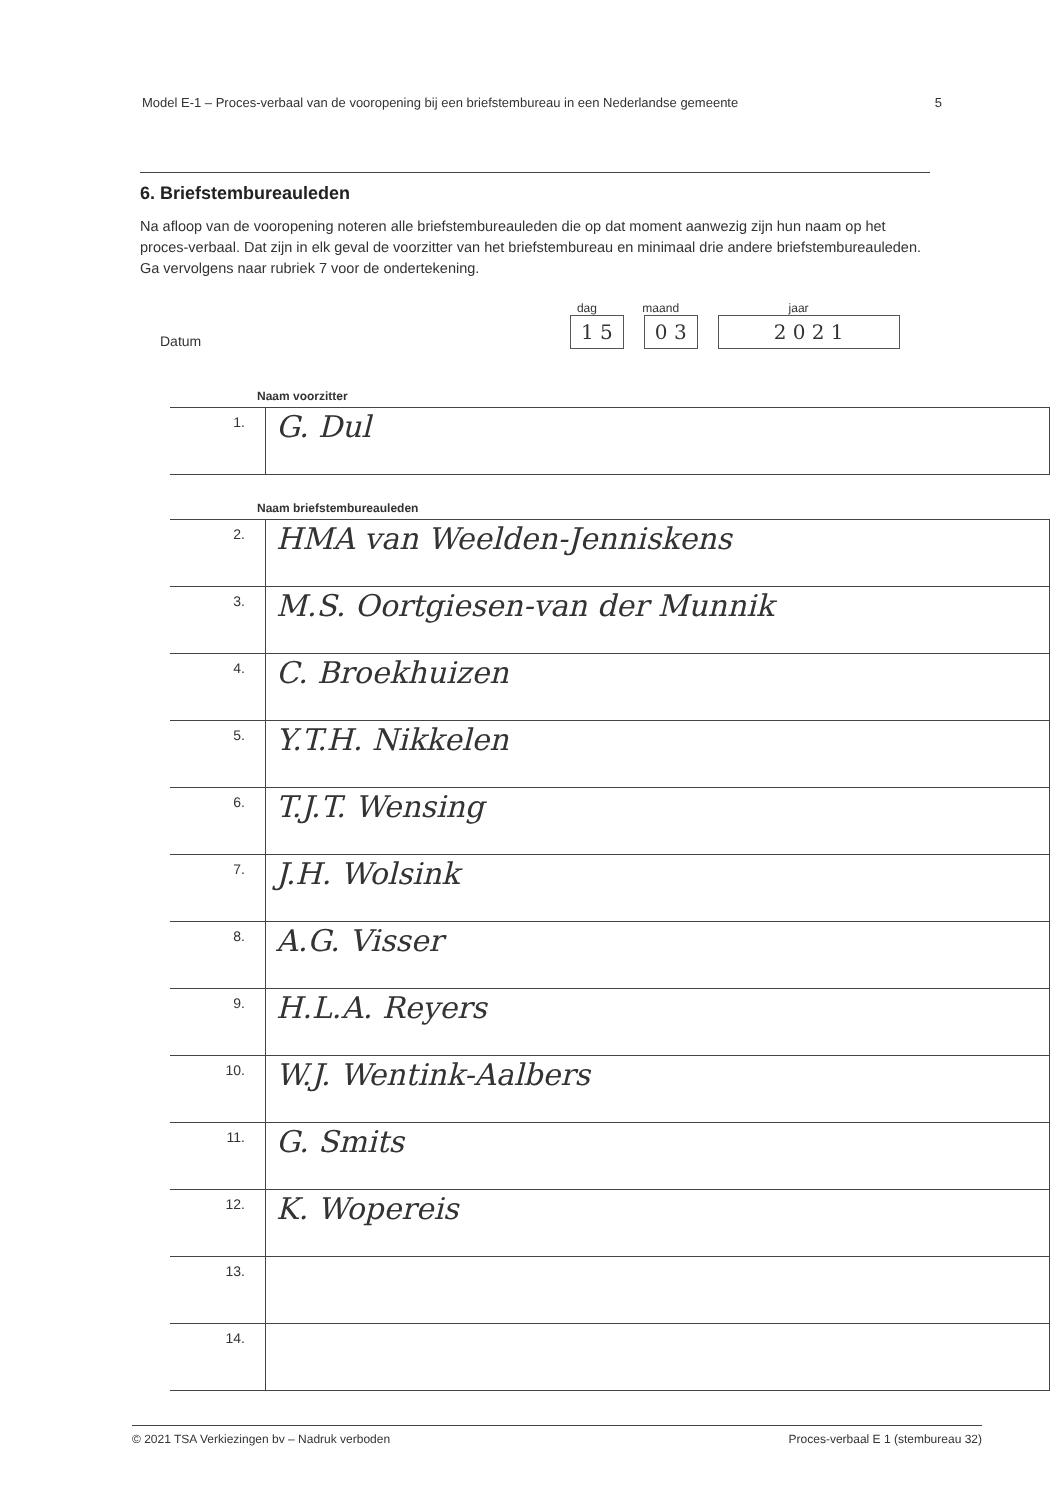Model E-1 – Proces-verbaal van de vooropening bij een briefstembureau in een Nederlandse gemeente 5
6. Briefstembureauleden
Na afloop van de vooropening noteren alle briefstembureauleden die op dat moment aanwezig zijn hun naam op het proces-verbaal. Dat zijn in elk geval de voorzitter van het briefstembureau en minimaal drie andere briefstembureauleden. Ga vervolgens naar rubriek 7 voor de ondertekening.
Datum
dag
1 5
maand
0 3
jaar
2 0 2 1
Naam voorzitter
| 1. | G. Dul |
Naam briefstembureauleden
| 2. | HMA van Weelden-Jenniskens |
| 3. | M.S. Oortgiesen-van der Munnik |
| 4. | C. Broekhuizen |
| 5. | Y.T.H. Nikkelen |
| 6. | T.J.T. Wensing |
| 7. | J.H. Wolsink |
| 8. | A.G. Visser |
| 9. | H.L.A. Reyers |
| 10. | W.J. Wentink-Aalbers |
| 11. | G. Smits |
| 12. | K. Wopereis |
| 13. | |
| 14. | |
© 2021 TSA Verkiezingen bv – Nadruk verboden Proces-verbaal E 1 (stembureau 32)